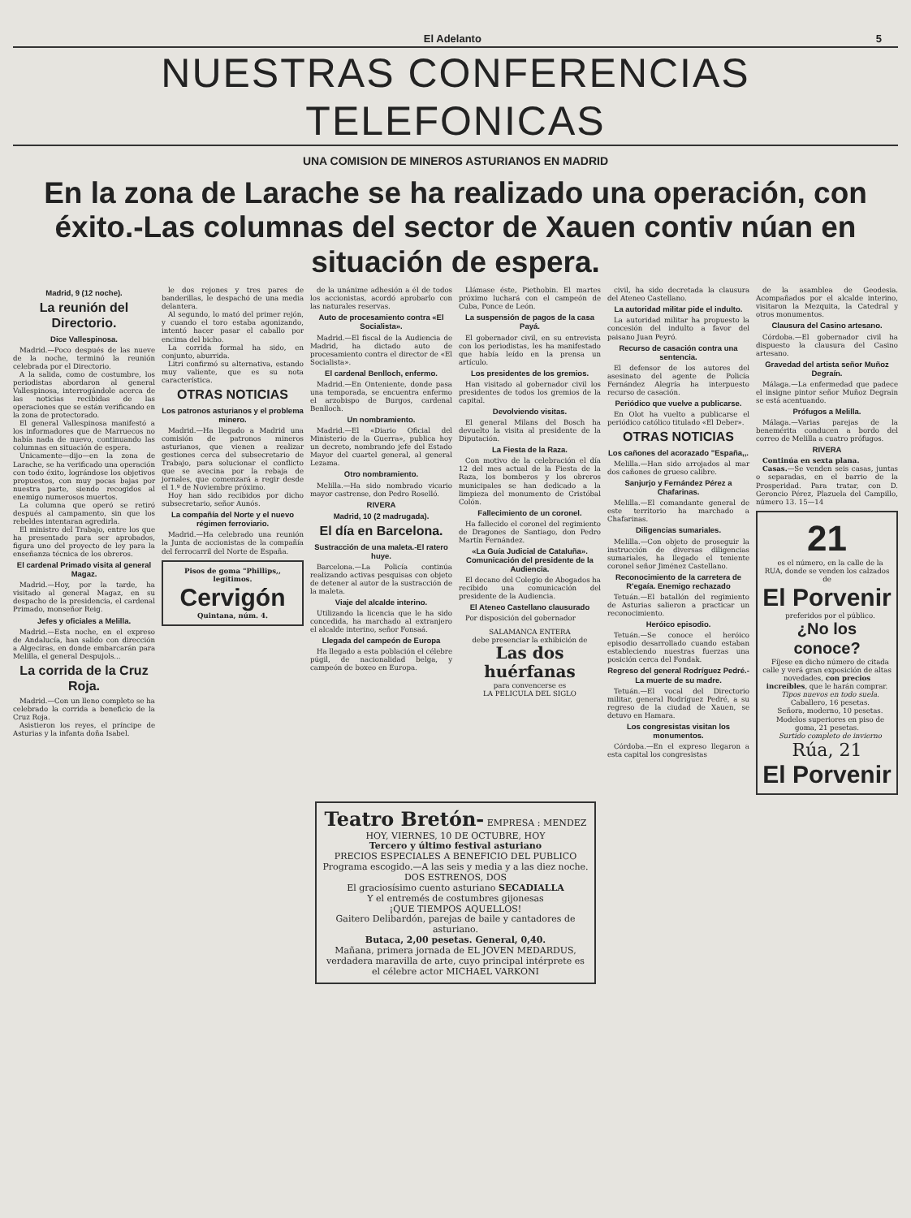El Adelanto 5
NUESTRAS CONFERENCIAS TELEFONICAS
UNA COMISION DE MINEROS ASTURIANOS EN MADRID
En la zona de Larache se ha realizado una operación, con éxito.-Las columnas del sector de Xauen contiv núan en situación de espera.
Madrid, 9 (12 noche).
La reunión del Directorio.
Dice Vallespinosa.
Madrid.—Poco después de las nueve de la noche, terminó la reunión celebrada por el Directorio.
A la salida, como de costumbre, los periodistas abordaron al general Vallespinosa, interrogándole acerca de las noticias recibidas de las operaciones que se están verificando en la zona de protectorado.
El general Vallespinosa manifestó a los informadores que de Marruecos no había nada de nuevo, continuando las columnas en situación de espera.
Unicamente—dijo—en la zona de Larache, se ha verificado una operación con todo éxito, lográndose los objetivos propuestos, con muy pocas bajas por nuestra parte, siendo recogidos al enemigo numerosos muertos.
La columna que operó se retiró después al campamento, sin que los rebeldes intentaran agredirla.
El ministro del Trabajo, entre los que ha presentado para ser aprobados, figura uno del proyecto de ley para la enseñanza técnica de los obreros.
El cardenal Primado visita al general Magaz.
Madrid.—Hoy, por la tarde, ha visitado al general Magaz, en su despacho de la presidencia, el cardenal Primado, monseñor Reig.
Jefes y oficiales a Melilla.
Madrid.—Esta noche, en el expreso de Andalucía, han salido con dirección a Algeciras, en donde embarcarán para Melilla, el general Despujols...
La corrida de la Cruz Roja.
Madrid.—Con un lleno completo se ha celebrado la corrida a beneficio de la Cruz Roja.
Asistieron los reyes, el príncipe de Asturias y la infanta doña Isabel.
le dos rejones y tres pares de banderillas, le despachó de una media delantera.
Al segundo, lo mató del primer rejón, y cuando el toro estaba agonizando, intentó hacer pasar el caballo por encima del bicho.
La corrida formal ha sido, en conjunto, aburrida.
Litri confirmó su alternativa, estando muy valiente, que es su nota característica.
OTRAS NOTICIAS
Los patronos asturianos y el problema minero.
Madrid.—Ha llegado a Madrid una comisión de patronos mineros asturianos, que vienen a realizar gestiones cerca del subsecretario de Trabajo, para solucionar el conflicto que se avecina por la rebaja de jornales, que comenzará a regir desde el 1.º de Noviembre próximo.
Hoy han sido recibidos por dicho subsecretario, señor Aunós.
La compañía del Norte y el nuevo régimen ferroviario.
Madrid.—Ha celebrado una reunión la Junta de accionistas de la compañía del ferrocarril del Norte de España.
Pisos de goma "Phillips,, legítimos.
Cervigón
Quintana, núm. 4.
de la unánime adhesión a él de todos los accionistas, acordó aprobarlo con las naturales reservas.
Auto de procesamiento contra «El Socialista».
Madrid.—El fiscal de la Audiencia de Madrid, ha dictado auto de procesamiento contra el director de «El Socialista».
El cardenal Benlloch, enfermo.
Madrid.—En Onteniente, donde pasa una temporada, se encuentra enfermo el arzobispo de Burgos, cardenal Benlloch.
Un nombramiento.
Madrid.—El «Diario Oficial del Ministerio de la Guerra», publica hoy un decreto, nombrando jefe del Estado Mayor del cuartel general, al general Lezama.
Otro nombramiento.
Melilla.—Ha sido nombrado vicario mayor castrense, don Pedro Roselló.
RIVERA
Madrid, 10 (2 madrugada).
El día en Barcelona.
Sustracción de una maleta.-El ratero huye.
Barcelona.—La Policía continúa realizando activas pesquisas con objeto de detener al autor de la sustracción de la maleta.
Viaje del alcalde interino.
Utilizando la licencia que le ha sido concedida, ha marchado al extranjero el alcalde interino, señor Fonsaá.
Llegada del campeón de Europa
Ha llegado a esta población el célebre púgil, de nacionalidad belga, y campeón de boxeo en Europa.
Llámase éste, Piethobin. El martes próximo luchará con el campeón de Cuba, Ponce de León.
La suspensión de pagos de la casa Payá.
El gobernador civil, en su entrevista con los periodistas, les ha manifestado que había leído en la prensa un artículo.
Los presidentes de los gremios.
Han visitado al gobernador civil los presidentes de todos los gremios de la capital.
Devolviendo visitas.
El general Milans del Bosch ha devuelto la visita al presidente de la Diputación.
La Fiesta de la Raza.
Con motivo de la celebración el día 12 del mes actual de la Fiesta de la Raza, los bomberos y los obreros municipales se han dedicado a la limpieza del monumento de Cristóbal Colón.
Fallecimiento de un coronel.
Ha fallecido el coronel del regimiento de Dragones de Santiago, don Pedro Martín Fernández.
«La Guía Judicial de Cataluña». Comunicación del presidente de la Audiencia.
El decano del Colegio de Abogados ha recibido una comunicación del presidente de la Audiencia.
El Ateneo Castellano clausurado
Por disposición del gobernador
SALAMANCA ENTERA
debe presenciar la exhibición de
Las dos huérfanas
para convencerse es
LA PELICULA DEL SIGLO
civil, ha sido decretada la clausura del Ateneo Castellano.
La autoridad militar pide el indulto.
La autoridad militar ha propuesto la concesión del indulto a favor del paisano Juan Peyró.
Recurso de casación contra una sentencia.
El defensor de los autores del asesinato del agente de Policía Fernández Alegría ha interpuesto recurso de casación.
Periódico que vuelve a publicarse.
En Olot ha vuelto a publicarse el periódico católico titulado «El Deber».
OTRAS NOTICIAS
Los cañones del acorazado "España,,.
Melilla.—Han sido arrojados al mar dos cañones de grueso calibre.
Sanjurjo y Fernández Pérez a Chafarinas.
Melilla.—El comandante general de este territorio ha marchado a Chafarinas.
Diligencias sumariales.
Melilla.—Con objeto de proseguir la instrucción de diversas diligencias sumariales, ha llegado el teniente coronel señor Jiménez Castellano.
Reconocimiento de la carretera de R'egaía. Enemigo rechazado
Tetuán.—El batallón del regimiento de Asturias salieron a practicar un reconocimiento.
Heróico episodio.
Tetuán.—Se conoce el heróico episodio desarrollado cuando estaban estableciendo nuestras fuerzas una posición cerca del Fondak.
Regreso del general Rodríguez Pedré.-La muerte de su madre.
Tetuán.—El vocal del Directorio militar, general Rodríguez Pedré, a su regreso de la ciudad de Xauen, se detuvo en Hamara.
Los congresistas visitan los monumentos.
Córdoba.—En el expreso llegaron a esta capital los congresistas
de la asamblea de Geodesia. Acompañados por el alcalde interino, visitaron la Mezquita, la Catedral y otros monumentos.
Clausura del Casino artesano.
Córdoba.—El gobernador civil ha dispuesto la clausura del Casino artesano.
Gravedad del artista señor Muñoz Degraín.
Málaga.—La enfermedad que padece el insigne pintor señor Muñoz Degrain se está acentuando.
Prófugos a Melilla.
Málaga.—Varias parejas de la benemérita conducen a bordo del correo de Melilla a cuatro prófugos.
RIVERA
Continúa en sexta plana.
Casas.—Se venden seis casas, juntas o separadas, en el barrio de la Prosperidad. Para tratar, con D. Geroncio Pérez, Plazuela del Campillo, número 13. 15—14
21
es el número, en la calle de la RUA, donde se venden los calzados de
El Porvenir
preferidos por el público.
¿No los conoce?
Fíjese en dicho número de citada calle y verá gran exposición de altas novedades, con precios increíbles, que le harán comprar.
Tipos nuevos en todo suela.
Caballero, 16 pesetas.
Señora, moderno, 10 pesetas.
Modelos superiores en piso de goma, 21 pesetas.
Surtido completo de invierno
Rúa, 21
El Porvenir
Teatro Bretón- EMPRESA : MENDEZ
HOY, VIERNES, 10 DE OCTUBRE, HOY
Tercero y último festival asturiano
PRECIOS ESPECIALES A BENEFICIO DEL PUBLICO
Programa escogido.—A las seis y media y a las diez noche.
DOS ESTRENOS, DOS
El graciosísimo cuento asturiano SECADIALLA
Y el entremés de costumbres gijonesas
¡QUE TIEMPOS AQUELLOS!
Gaitero Delibardón, parejas de baile y cantadores de asturiano.
Butaca, 2,00 pesetas. General, 0,40.
Mañana, primera jornada de EL JOVEN MEDARDUS, verdadera maravilla de arte, cuyo principal intérprete es el célebre actor MICHAEL VARKONI